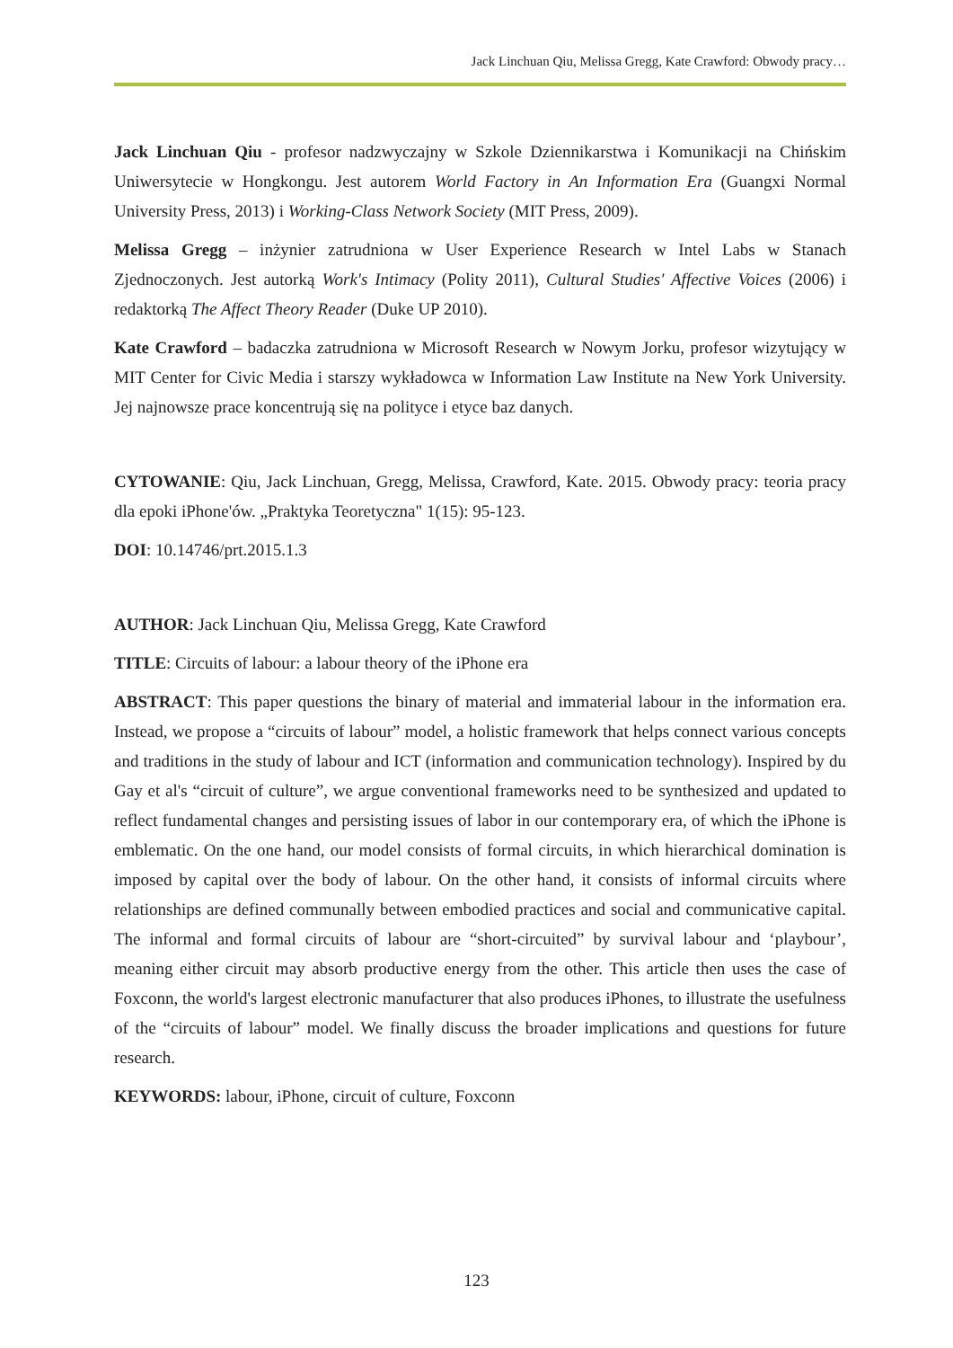Jack Linchuan Qiu, Melissa Gregg, Kate Crawford: Obwody pracy…
Jack Linchuan Qiu - profesor nadzwyczajny w Szkole Dziennikarstwa i Komunikacji na Chińskim Uniwersytecie w Hongkongu. Jest autorem World Factory in An Information Era (Guangxi Normal University Press, 2013) i Working-Class Network Society (MIT Press, 2009).
Melissa Gregg – inżynier zatrudniona w User Experience Research w Intel Labs w Stanach Zjednoczonych. Jest autorką Work's Intimacy (Polity 2011), Cultural Studies' Affective Voices (2006) i redaktorką The Affect Theory Reader (Duke UP 2010).
Kate Crawford – badaczka zatrudniona w Microsoft Research w Nowym Jorku, profesor wizytujący w MIT Center for Civic Media i starszy wykładowca w Information Law Institute na New York University. Jej najnowsze prace koncentrują się na polityce i etyce baz danych.
CYTOWANIE: Qiu, Jack Linchuan, Gregg, Melissa, Crawford, Kate. 2015. Obwody pracy: teoria pracy dla epoki iPhone'ów. „Praktyka Teoretyczna" 1(15): 95-123.
DOI: 10.14746/prt.2015.1.3
AUTHOR: Jack Linchuan Qiu, Melissa Gregg, Kate Crawford
TITLE: Circuits of labour: a labour theory of the iPhone era
ABSTRACT: This paper questions the binary of material and immaterial labour in the information era. Instead, we propose a “circuits of labour” model, a holistic framework that helps connect various concepts and traditions in the study of labour and ICT (information and communication technology). Inspired by du Gay et al's “circuit of culture”, we argue conventional frameworks need to be synthesized and updated to reflect fundamental changes and persisting issues of labor in our contemporary era, of which the iPhone is emblematic. On the one hand, our model consists of formal circuits, in which hierarchical domination is imposed by capital over the body of labour. On the other hand, it consists of informal circuits where relationships are defined communally between embodied practices and social and communicative capital. The informal and formal circuits of labour are “short-circuited” by survival labour and ‘playbour’, meaning either circuit may absorb productive energy from the other. This article then uses the case of Foxconn, the world's largest electronic manufacturer that also produces iPhones, to illustrate the usefulness of the “circuits of labour” model. We finally discuss the broader implications and questions for future research.
KEYWORDS: labour, iPhone, circuit of culture, Foxconn
123